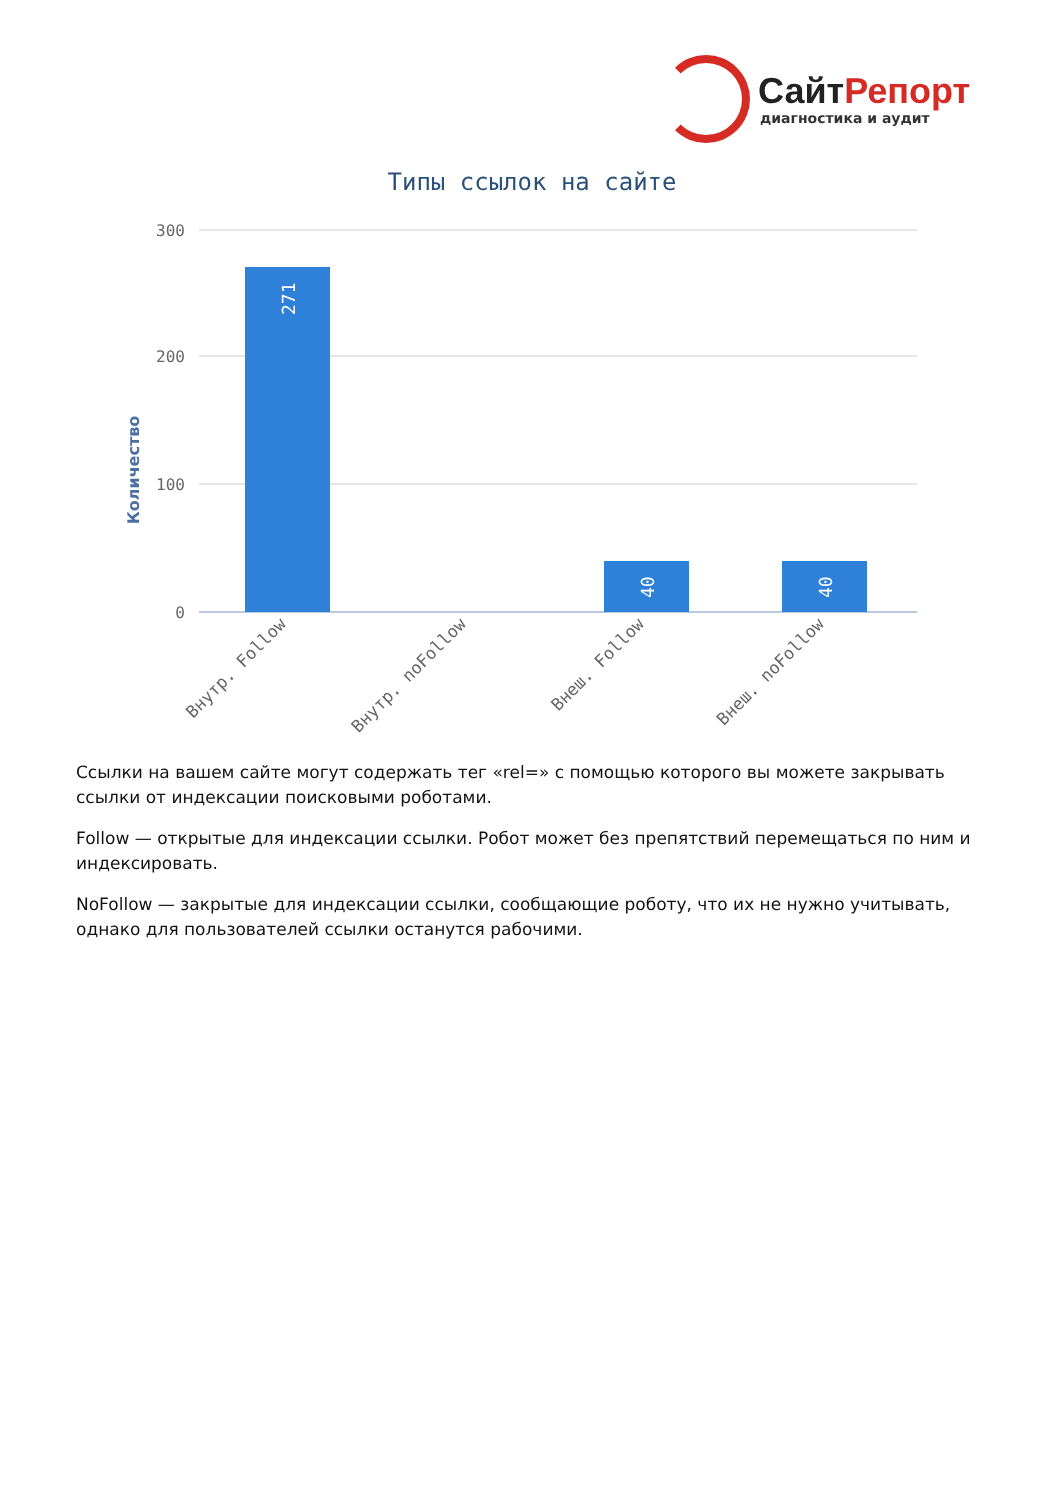СайтРепорт
диагностика и аудит
Типы ссылок на сайте
Количество
300
200
100
0
271
40
40
Внутр. Follow
Внутр. noFollow
Внеш. Follow
Внеш. noFollow
Ссылки на вашем сайте могут содержать тег «rel=» с помощью которого вы можете закрывать ссылки от индексации поисковыми роботами.
Follow — открытые для индексации ссылки. Робот может без препятствий перемещаться по ним и индексировать.
NoFollow — закрытые для индексации ссылки, сообщающие роботу, что их не нужно учитывать, однако для пользователей ссылки останутся рабочими.